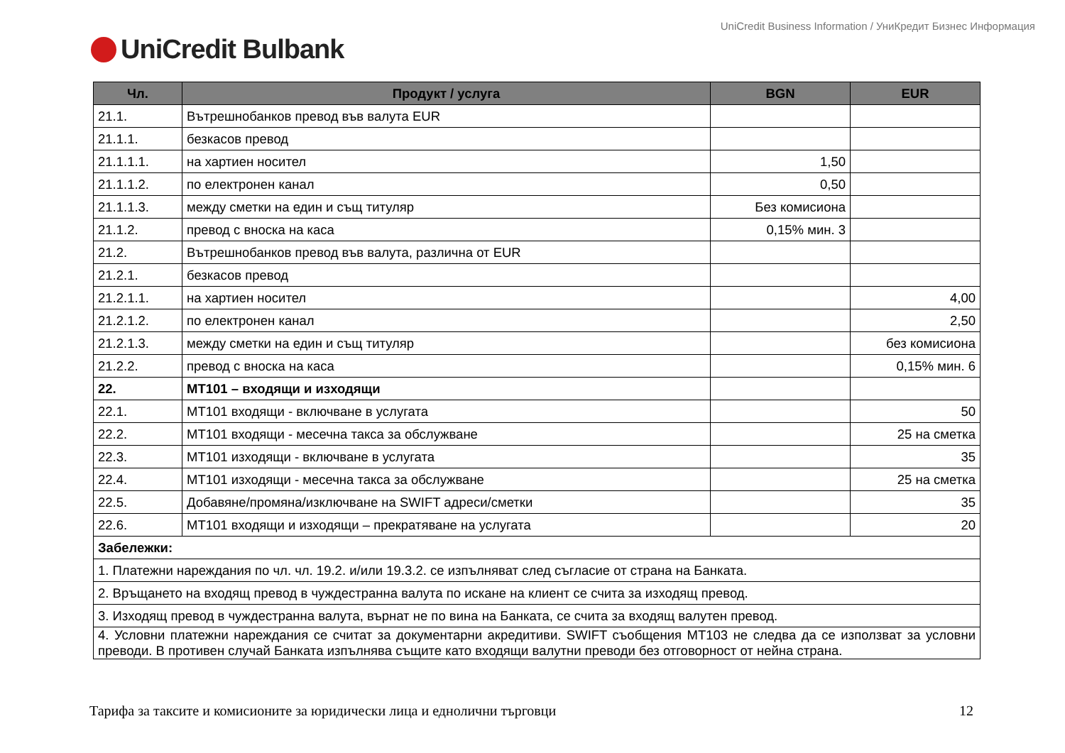UniCredit Business Information / УниКредит Бизнес Информация
UniCredit Bulbank
| Чл. | Продукт / услуга | BGN | EUR |
| --- | --- | --- | --- |
| 21.1. | Вътрешнобанков превод във валута EUR | | |
| 21.1.1. | безкасов превод | | |
| 21.1.1.1. | на хартиен носител | 1,50 | |
| 21.1.1.2. | по електронен канал | 0,50 | |
| 21.1.1.3. | между сметки на един и същ титуляр | Без комисиона | |
| 21.1.2. | превод с вноска на каса | 0,15% мин. 3 | |
| 21.2. | Вътрешнобанков превод във валута, различна от EUR | | |
| 21.2.1. | безкасов превод | | |
| 21.2.1.1. | на хартиен носител | | 4,00 |
| 21.2.1.2. | по електронен канал | | 2,50 |
| 21.2.1.3. | между сметки на един и същ титуляр | | без комисиона |
| 21.2.2. | превод с вноска на каса | | 0,15% мин. 6 |
| 22. | МТ101 – входящи и изходящи | | |
| 22.1. | МТ101 входящи - включване в услугата | | 50 |
| 22.2. | МТ101 входящи - месечна такса за обслужване | | 25 на сметка |
| 22.3. | МТ101 изходящи - включване в услугата | | 35 |
| 22.4. | МТ101 изходящи - месечна такса за обслужване | | 25 на сметка |
| 22.5. | Добавяне/промяна/изключване на SWIFT адреси/сметки | | 35 |
| 22.6. | МТ101 входящи и изходящи – прекратяване на услугата | | 20 |
| Забележки: | | | |
| 1. Платежни нареждания по чл. чл. 19.2. и/или 19.3.2. се изпълняват след съгласие от страна на Банката. | | | |
| 2. Връщането на входящ превод в чуждестранна валута по искане на клиент се счита за изходящ превод. | | | |
| 3. Изходящ превод в чуждестранна валута, върнат не по вина на Банката, се счита за входящ валутен превод. | | | |
| 4. Условни платежни нареждания се считат за документарни акредитиви. SWIFT съобщения MT103 не следва да се използват за условни преводи. В противен случай Банката изпълнява същите като входящи валутни преводи без отговорност от нейна страна. | | | |
Тарифа за таксите и комисионите за юридически лица и еднолични търговци 12